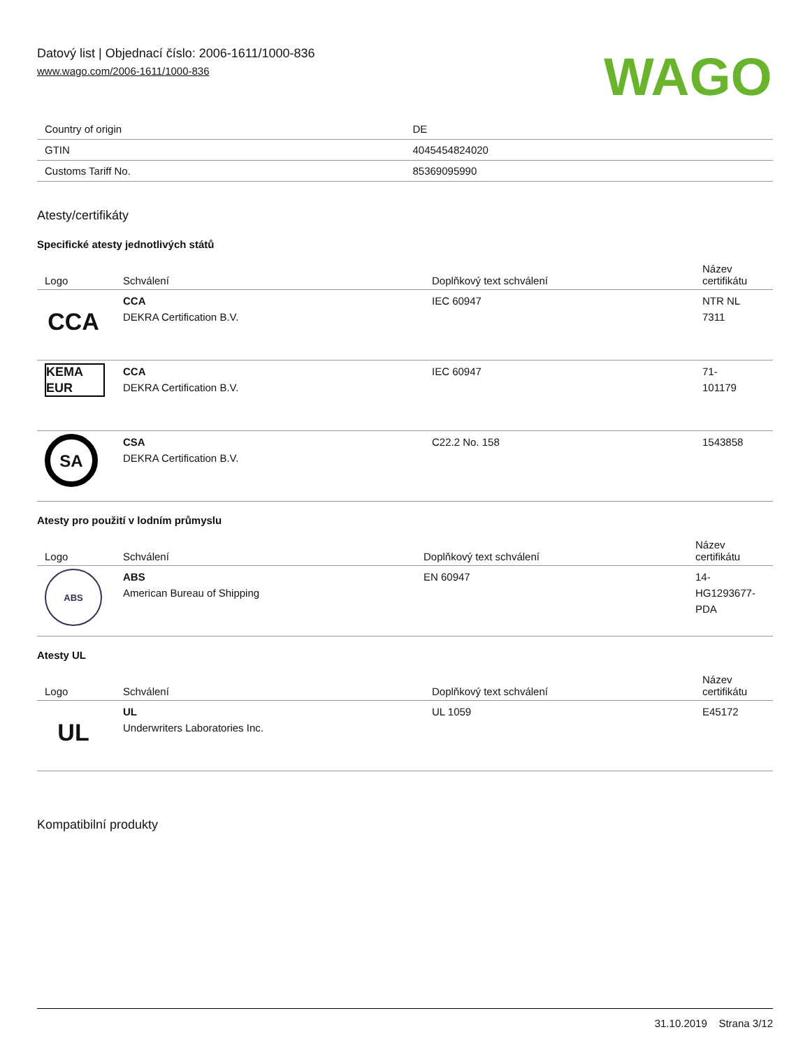Datový list | Objednací číslo: 2006-1611/1000-836
www.wago.com/2006-1611/1000-836
WAGO
| Country of origin | DE |
| GTIN | 4045454824020 |
| Customs Tariff No. | 85369095990 |
Atesty/certifikáty
Specifické atesty jednotlivých států
| Logo | Schválení | Doplňkový text schválení | Název certifikátu |
| --- | --- | --- | --- |
| CCA | CCA DEKRA Certification B.V. | IEC 60947 | NTR NL 7311 |
| KEMA EUR | CCA DEKRA Certification B.V. | IEC 60947 | 71- 101179 |
| SA | CSA DEKRA Certification B.V. | C22.2 No. 158 | 1543858 |
Atesty pro použití v lodním průmyslu
| Logo | Schválení | Doplňkový text schválení | Název certifikátu |
| --- | --- | --- | --- |
| ABS | ABS American Bureau of Shipping | EN 60947 | 14- HG1293677- PDA |
Atesty UL
| Logo | Schválení | Doplňkový text schválení | Název certifikátu |
| --- | --- | --- | --- |
| UL | UL Underwriters Laboratories Inc. | UL 1059 | E45172 |
Kompatibilní produkty
31.10.2019 Strana 3/12